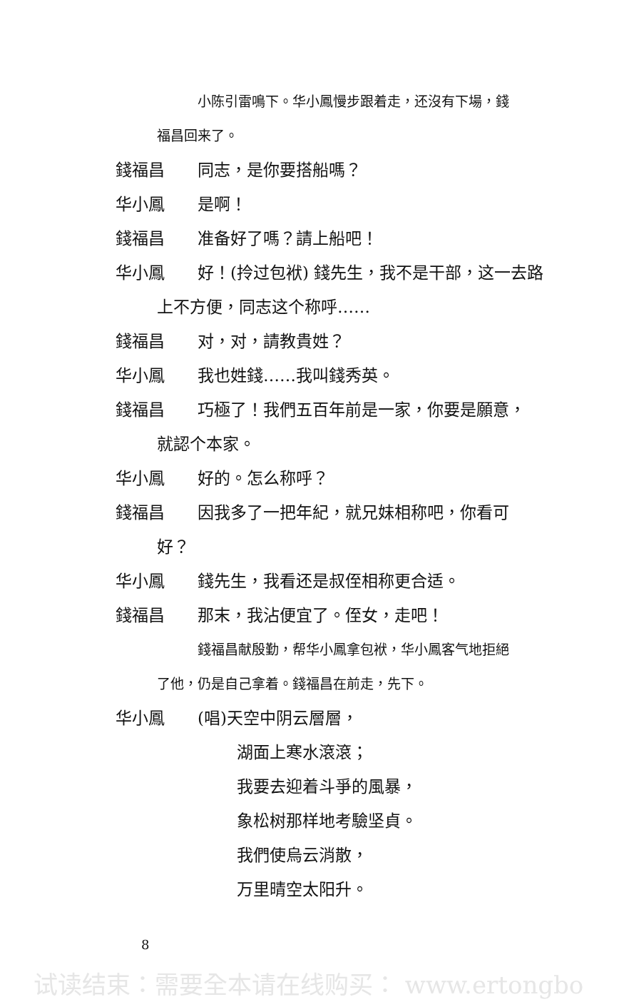小陈引雷鳴下。华小鳳慢步跟着走，还沒有下場，錢
福昌回来了。
錢福昌 同志，是你要搭船嗎？
华小鳳 是啊！
錢福昌 准备好了嗎？請上船吧！
华小鳳 好！(拎过包袱) 錢先生，我不是干部，这一去路
上不方便，同志这个称呼……
錢福昌 对，对，請教貴姓？
华小鳳 我也姓錢……我叫錢秀英。
錢福昌 巧極了！我們五百年前是一家，你要是願意，
就認个本家。
华小鳳 好的。怎么称呼？
錢福昌 因我多了一把年紀，就兄妹相称吧，你看可
好？
华小鳳 錢先生，我看还是叔侄相称更合适。
錢福昌 那末，我沾便宜了。侄女，走吧！
錢福昌献殷勤，帮华小鳳拿包袱，华小鳳客气地拒絕
了他，仍是自己拿着。錢福昌在前走，先下。
华小鳳 (唱)天空中阴云層層，
湖面上寒水滾滾；
我要去迎着斗爭的風暴，
象松树那样地考驗坚貞。
我們使烏云消散，
万里晴空太阳升。
8
试读结束：需要全本请在线购买： www.ertongbo